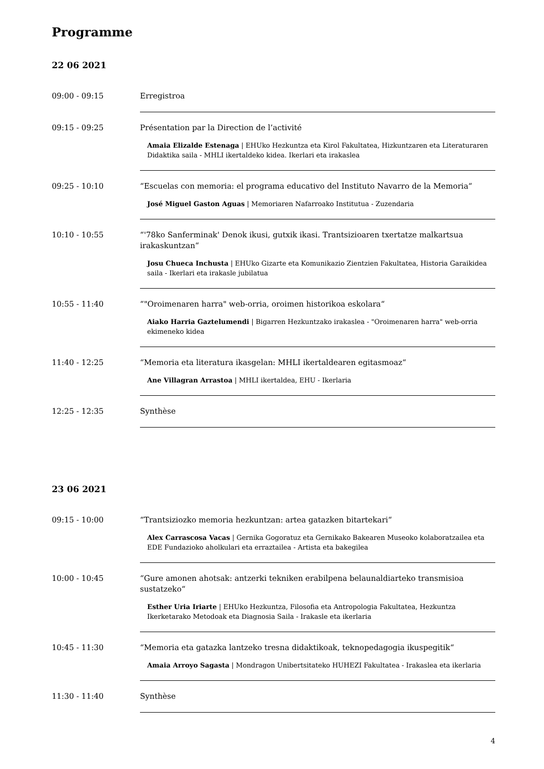Programme
22 06 2021
09:00 - 09:15 Erregistroa
09:15 - 09:25 Présentation par la Direction de l’activité
Amaia Elizalde Estenaga | EHUko Hezkuntza eta Kirol Fakultatea, Hizkuntzaren eta Literaturaren Didaktika saila - MHLI ikertaldeko kidea. Ikerlari eta irakaslea
09:25 - 10:10 “Escuelas con memoria: el programa educativo del Instituto Navarro de la Memoria“
José Miguel Gaston Aguas | Memoriaren Nafarroako Institutua - Zuzendaria
10:10 - 10:55 “'78ko Sanferminak' Denok ikusi, gutxik ikasi. Trantsizioaren txertatze malkartsua irakaskuntzan“
Josu Chueca Inchusta | EHUko Gizarte eta Komunikazio Zientzien Fakultatea, Historia Garaikidea saila - Ikerlari eta irakasle jubilatua
10:55 - 11:40 “"Oroimenaren harra" web-orria, oroimen historikoa eskolara“
Aiako Harria Gaztelumendi | Bigarren Hezkuntzako irakaslea - "Oroimenaren harra" web-orria ekimeneko kidea
11:40 - 12:25 “Memoria eta literatura ikasgelan: MHLI ikertaldearen egitasmoaz“
Ane Villagran Arrastoa | MHLI ikertaldea, EHU - Ikerlaria
12:25 - 12:35 Synthèse
23 06 2021
09:15 - 10:00 “Trantsiziozko memoria hezkuntzan: artea gatazken bitartekari“
Alex Carrascosa Vacas | Gernika Gogoratuz eta Gernikako Bakearen Museoko kolaboratzailea eta EDE Fundazioko aholkulari eta erraztailea - Artista eta bakegilea
10:00 - 10:45 “Gure amonen ahotsak: antzerki tekniken erabilpena belaunaldiarteko transmisioa sustatzeko“
Esther Uria Iriarte | EHUko Hezkuntza, Filosofia eta Antropologia Fakultatea, Hezkuntza Ikerketarako Metodoak eta Diagnosia Saila - Irakasle eta ikerlaria
10:45 - 11:30 “Memoria eta gatazka lantzeko tresna didaktikoak, teknopedagogia ikuspegitik“
Amaia Arroyo Sagasta | Mondragon Unibertsitateko HUHEZI Fakultatea - Irakaslea eta ikerlaria
11:30 - 11:40 Synthèse
4